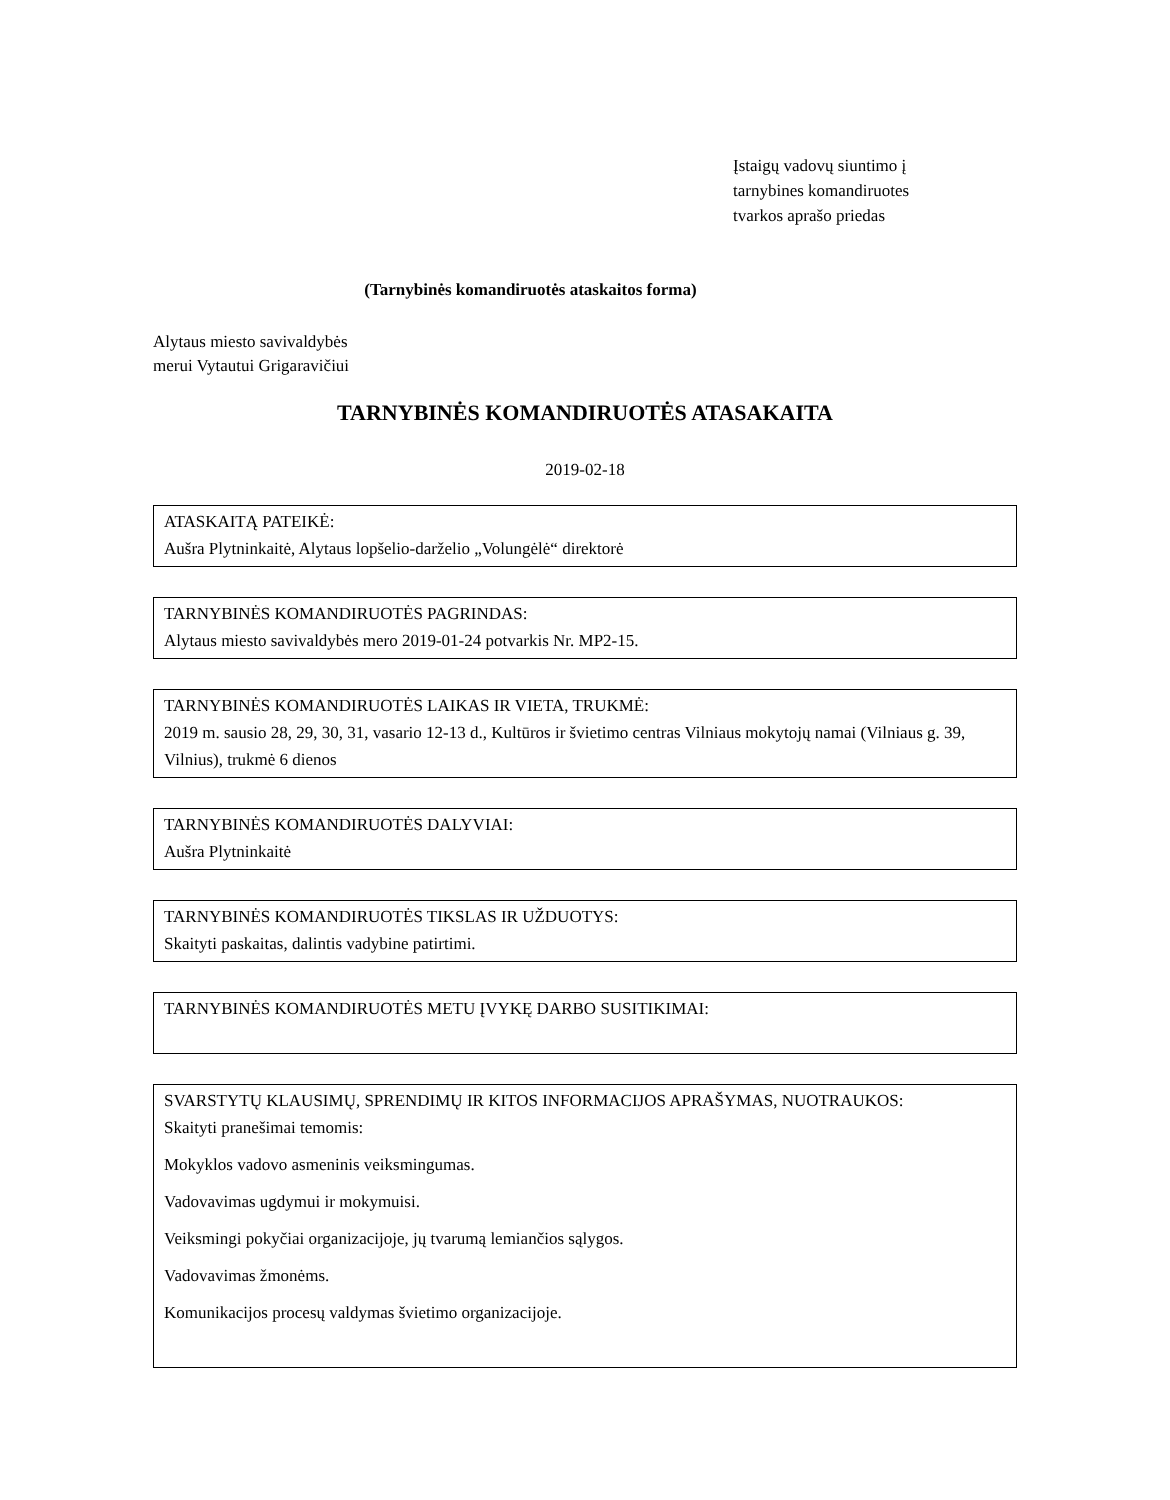Įstaigų vadovų siuntimo į
tarnybines komandiruotes
tvarkos aprašo priedas
(Tarnybinės komandiruotės ataskaitos forma)
Alytaus miesto savivaldybės
merui Vytautui Grigaravičiui
TARNYBINĖS KOMANDIRUOTĖS ATASAKAITA
2019-02-18
ATASKAITĄ PATEIKĖ:
Aušra Plytninkaitė, Alytaus lopšelio-darželio „Volungėlė“ direktorė
TARNYBINĖS KOMANDIRUOTĖS PAGRINDAS:
Alytaus miesto savivaldybės mero 2019-01-24 potvarkis Nr. MP2-15.
TARNYBINĖS KOMANDIRUOTĖS LAIKAS IR VIETA, TRUKMĖ:
2019 m. sausio 28, 29, 30, 31, vasario 12-13 d., Kultūros ir švietimo centras Vilniaus mokytojų namai (Vilniaus g. 39, Vilnius), trukmė 6 dienos
TARNYBINĖS KOMANDIRUOTĖS DALYVIAI:
Aušra Plytninkaitė
TARNYBINĖS KOMANDIRUOTĖS TIKSLAS IR UŽDUOTYS:
Skaityti paskaitas, dalintis vadybine patirtimi.
TARNYBINĖS KOMANDIRUOTĖS METU ĮVYKĘ DARBO SUSITIKIMAI:
SVARSTYTŲ KLAUSIMŲ, SPRENDIMŲ IR KITOS INFORMACIJOS APRAŠYMAS, NUOTRAUKOS:
Skaityti pranešimai temomis:
Mokyklos vadovo asmeninis veiksmingumas.
Vadovavimas ugdymui ir mokymuisi.
Veiksmingi pokyčiai organizacijoje, jų tvarumą lemiančios sąlygos.
Vadovavimas žmonėms.
Komunikacijos procesų valdymas švietimo organizacijoje.